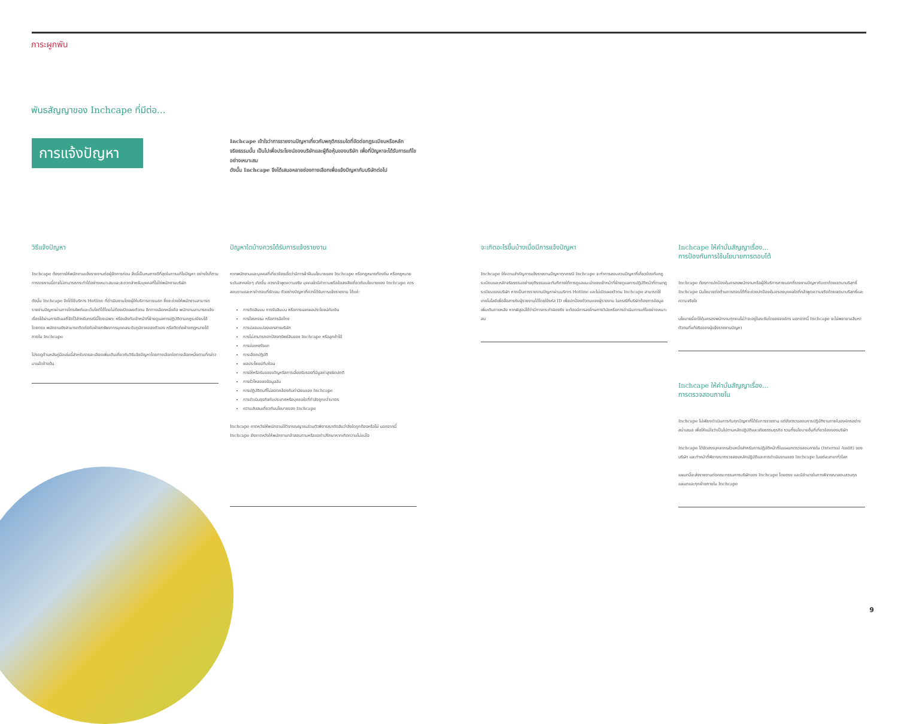ภาระผูกพัน
พันธสัญญาของ Inchcape ที่มีต่อ...
การแจ้งปัญหา
Inchcape เข้าใจว่าการรายงานปัญหาเกี่ยวกับพฤติกรรมใดที่ขัดต่อกฎระเบียบหรือหลักจริยธรรมนั้น เป็นไปเพื่อประโยชน์ของบริษัทและผู้ถือหุ้นของบริษัท เพื่อที่ปัญหาจะได้รับการแก้ไขอย่างเหมาะสม
ดังนั้น Inchcape จึงได้เสนอหลายช่องทางเลือกเพื่อแจ้งปัญหากับบริษัทต่อไป
วิธีแจ้งปัญหา
Inchcape ต้องการให้พนักงานแจ้งรายงานต่อผู้จัดการก่อน สิ่งนี้เป็นหนทางดีที่สุดในการแก้ไขปัญหา อย่างไรก็ตาม การรายงานนี้อาจไม่สามารถกระทำได้อย่างเหมาะสมและสะดวกสำหรับบุคคลที่ไม่ใช่พนักงานบริษัท
ดังนั้น Inchcape จึงได้ใช้บริการ Hotline ที่ดำเนินงานโดยผู้ให้บริการภายนอก ซึ่งจะช่วยให้พนักงานสามารถรายงานปัญหาผ่านทางโทรศัพท์และเว็บไซต์ได้โดยไม่ต้องเปิดเผยตัวตน อีกทางเลือกหนึ่งคือ พนักงานสามารถแจ้งเรื่องได้ผ่านทางอีเมลที่จัดไว้สำหรับกรณีนี้โดยเฉพาะ หรือแจ้งกับเจ้าหน้าที่ฝ่ายดูแลการปฏิบัติตามกฎระเบียบได้โดยตรง พนักงานยังสามารถติดต่อกับฝ่ายทรัพยากรบุคคลระดับภูมิภาคของตัวเอง หรือติดต่อฝ่ายกฎหมายได้ภายใน Inchcape
โปรดดูด้านหลังคู่มือเล่มนี้สำหรับรายละเอียดเพิ่มเติมเกี่ยวกับวิธีแจ้งปัญหาโดยทางเลือกใดทางเลือกหนึ่งตามที่กล่าวมาแล้วข้างต้น
ปัญหาใดบ้างควรได้รับการแจ้งรายงาน
หากพนักงานและบุคคลที่เกี่ยวข้องเชื่อว่ามีการฝ่าฝืนนโยบายของ Inchcape หรือกฎหมายท้องถิ่น หรือกฎหมายระดับสากลใดๆ เกิดขึ้น ควรกล้าพูดความจริง บุคคลใดมีคำถามหรือข้อสงสัยเกี่ยวกับนโยบายของ Inchcape ควรสอบถามและหาคำตอบที่ชัดเจน ตัวอย่างปัญหาที่ควรได้รับการแจ้งรายงาน ได้แก่:
การติดสินบน การรับสินบน หรือการแลกผลประโยชน์กับเงิน
การโจรกรรม หรือการฉ้อโกง
การปลอมแปลงเอกสารบริษัท
การไม่สามารถปกป้องทรัพย์สินของ Inchcape หรือลูกค้าได้
การข่มเหงรังแก
การเลือกปฏิบัติ
ผลประโยชน์ทับซ้อน
การให้หรือรับของขวัญหรือการเลี้ยงรับรองที่มีมูลค่าสูงผิดปกติ
การรั่วไหลของข้อมูลลับ
การปฏิบัติตนที่ไม่สอดคล้องกับค่านิยมของ Inchcape
การดำเนินธุรกิจกับประเทศหรือบุคคลใดที่กำลังถูกคว่ำบาตร
ความสับสนเกี่ยวกับนโยบายของ Inchcape
Inchcape คาดหวังให้พนักงานใช้วิจารณญาณส่วนตัวพิจารณาตัดสินว่าสิ่งใดถูกต้องหรือไม่ นอกจากนี้ Inchcape ยังคาดหวังให้พนักงานกล้าสอบถามหรือขอคำปรึกษาหากเกิดความไม่แน่ใจ
จะเกิดอะไรขึ้นบ้างเมื่อมีการแจ้งปัญหา
Inchcape ให้ความสำคัญการแจ้งรายงานปัญหาทุกกรณี Inchcape จะทำการสอบสวนปัญหาที่เกี่ยวข้องกับกฎระเบียบและหลักจริยธรรมอย่างยุติธรรมและทันทีภายใต้การดูแลแนะนำของเจ้าหน้าที่ฝ่ายดูแลการปฏิบัติหน้าที่ตามกฎระเบียบของบริษัท หากเป็นการรายงานปัญหาผ่านบริการ Hotline และไม่เปิดเผยตัวตน Inchcape สามารถใช้เทคโนโลยีเพื่อสื่อสารกับผู้รายงานได้โดยใช้รหัส ID เพื่อปกป้องตัวตนของผู้รายงาน ในกรณีที่บริษัทต้องการข้อมูลเพิ่มเติมภายหลัง หากพิสูจน์ได้ว่ามีการกระทำผิดจริง จะต้องมีการลงโทษทางวินัยหรือการดำเนินการแก้ไขอย่างเหมาะสม
Inchcape ให้คำมั่นสัญญาเรื่อง...
การป้องกันการใช้นโยบายการตอบโต้
Inchcape ต้องการปกป้องคุ้มครองพนักงานหรือผู้ให้บริการภายนอกที่รายงานปัญหากับเราด้วยเจตนาบริสุทธิ์ Inchcape มีนโยบายต่อต้านการตอบโต้ที่จะช่วยปกป้องคุ้มครองบุคคลใดที่กล้าพูดความจริงด้วยเจตนาบริสุทธิ์และความจริงใจ
นโยบายนี้จะใช้คุ้มครองพนักงานทุกคนไม่ว่าจะอยู่ในระดับใดขององค์กร นอกจากนี้ Inchcape จะไม่พยายามสืบหาตัวตนที่แท้จริงของผู้แจ้งรายงานปัญหา
Inchcape ให้คำมั่นสัญญาเรื่อง...
การตรวจสอบภายใน
Inchcape ไม่เพียงดำเนินการกับทุกปัญหาที่ได้รับการรายงาน แต่ยังตรวจสอบการปฏิบัติงานภายในองค์กรอย่างสม่ำเสมอ เพื่อให้แน่ใจว่าเป็นไปตามหลักปฏิบัติและจริยธรรมธุรกิจ รวมทั้งนโยบายอื่นที่เกี่ยวข้องของบริษัท
Inchcape ได้จัดสรรบุคลากรส่วนหนึ่งสำหรับการปฏิบัติหน้าที่ในแผนกตรวจสอบภายใน (Internal Audit) ของบริษัท และทำหน้าที่พิจารณาตรวจสอบหลักปฏิบัติและการดำเนินงานของ Inchcape ในแต่ละสาขาทั่วโลก
แผนกนี้จะส่งรายงานต่อคณะกรรมการบริษัทของ Inchcape โดยตรง และมีอำนาจในการพิจารณาสอบสวนทุกแผนกและทุกฝ่ายภายใน Inchcape
9